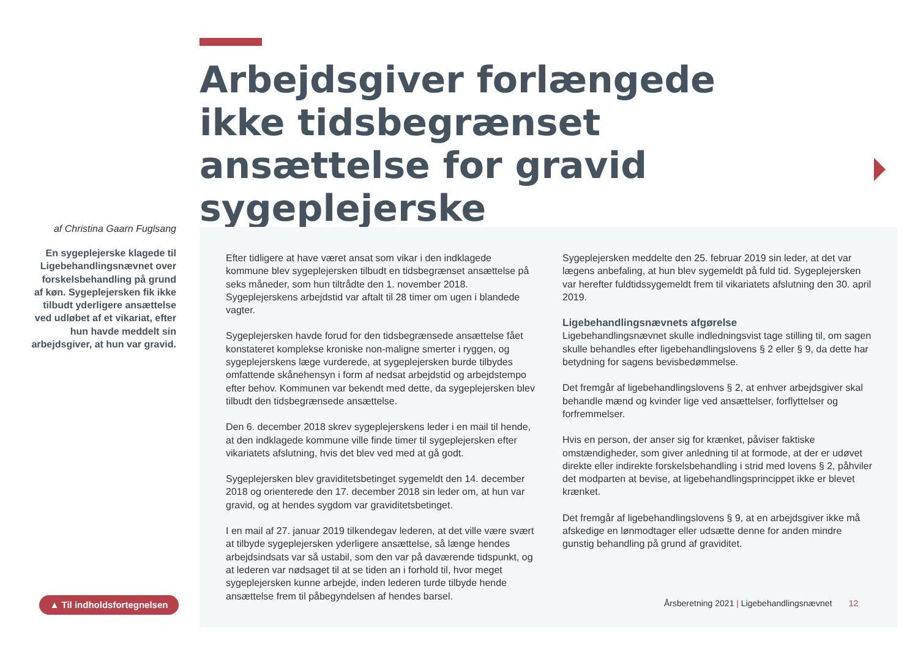Arbejdsgiver forlængede ikke tidsbegrænset ansættelse for gravid sygeplejerske
af Christina Gaarn Fuglsang
En sygeplejerske klagede til Ligebehandlingsnævnet over forskelsbehandling på grund af køn. Sygeplejersken fik ikke tilbudt yderligere ansættelse ved udløbet af et vikariat, efter hun havde meddelt sin arbejdsgiver, at hun var gravid.
Efter tidligere at have været ansat som vikar i den indklagede kommune blev sygeplejersken tilbudt en tidsbegrænset ansættelse på seks måneder, som hun tiltrådte den 1. november 2018. Sygeplejerskens arbejdstid var aftalt til 28 timer om ugen i blandede vagter.
Sygeplejersken havde forud for den tidsbegrænsede ansættelse fået konstateret komplekse kroniske non-maligne smerter i ryggen, og sygeplejerskens læge vurderede, at sygeplejersken burde tilbydes omfattende skånehensyn i form af nedsat arbejdstid og arbejdstempo efter behov. Kommunen var bekendt med dette, da sygeplejersken blev tilbudt den tidsbegrænsede ansættelse.
Den 6. december 2018 skrev sygeplejerskens leder i en mail til hende, at den indklagede kommune ville finde timer til sygeplejersken efter vikariatets afslutning, hvis det blev ved med at gå godt.
Sygeplejersken blev graviditetsbetinget sygemeldt den 14. december 2018 og orienterede den 17. december 2018 sin leder om, at hun var gravid, og at hendes sygdom var graviditetsbetinget.
I en mail af 27. januar 2019 tilkendegav lederen, at det ville være svært at tilbyde sygeplejersken yderligere ansættelse, så længe hendes arbejdsindsats var så ustabil, som den var på daværende tidspunkt, og at lederen var nødsaget til at se tiden an i forhold til, hvor meget sygeplejersken kunne arbejde, inden lederen turde tilbyde hende ansættelse frem til påbegyndelsen af hendes barsel.
Sygeplejersken meddelte den 25. februar 2019 sin leder, at det var lægens anbefaling, at hun blev sygemeldt på fuld tid. Sygeplejersken var herefter fuldtidssygemeldt frem til vikariatets afslutning den 30. april 2019.
Ligebehandlingsnævnets afgørelse
Ligebehandlingsnævnet skulle indledningsvist tage stilling til, om sagen skulle behandles efter ligebehandlingslovens § 2 eller § 9, da dette har betydning for sagens bevisbedømmelse.
Det fremgår af ligebehandlingslovens § 2, at enhver arbejdsgiver skal behandle mænd og kvinder lige ved ansættelser, forflyttelser og forfremmelser.
Hvis en person, der anser sig for krænket, påviser faktiske omstændigheder, som giver anledning til at formode, at der er udøvet direkte eller indirekte forskelsbehandling i strid med lovens § 2, påhviler det modparten at bevise, at ligebehandlingsprincippet ikke er blevet krænket.
Det fremgår af ligebehandlingslovens § 9, at en arbejdsgiver ikke må afskedige en lønmodtager eller udsætte denne for anden mindre gunstig behandling på grund af graviditet.
▲ Til indholdsfortegnelsen
Årsberetning 2021 | Ligebehandlingsnævnet 12